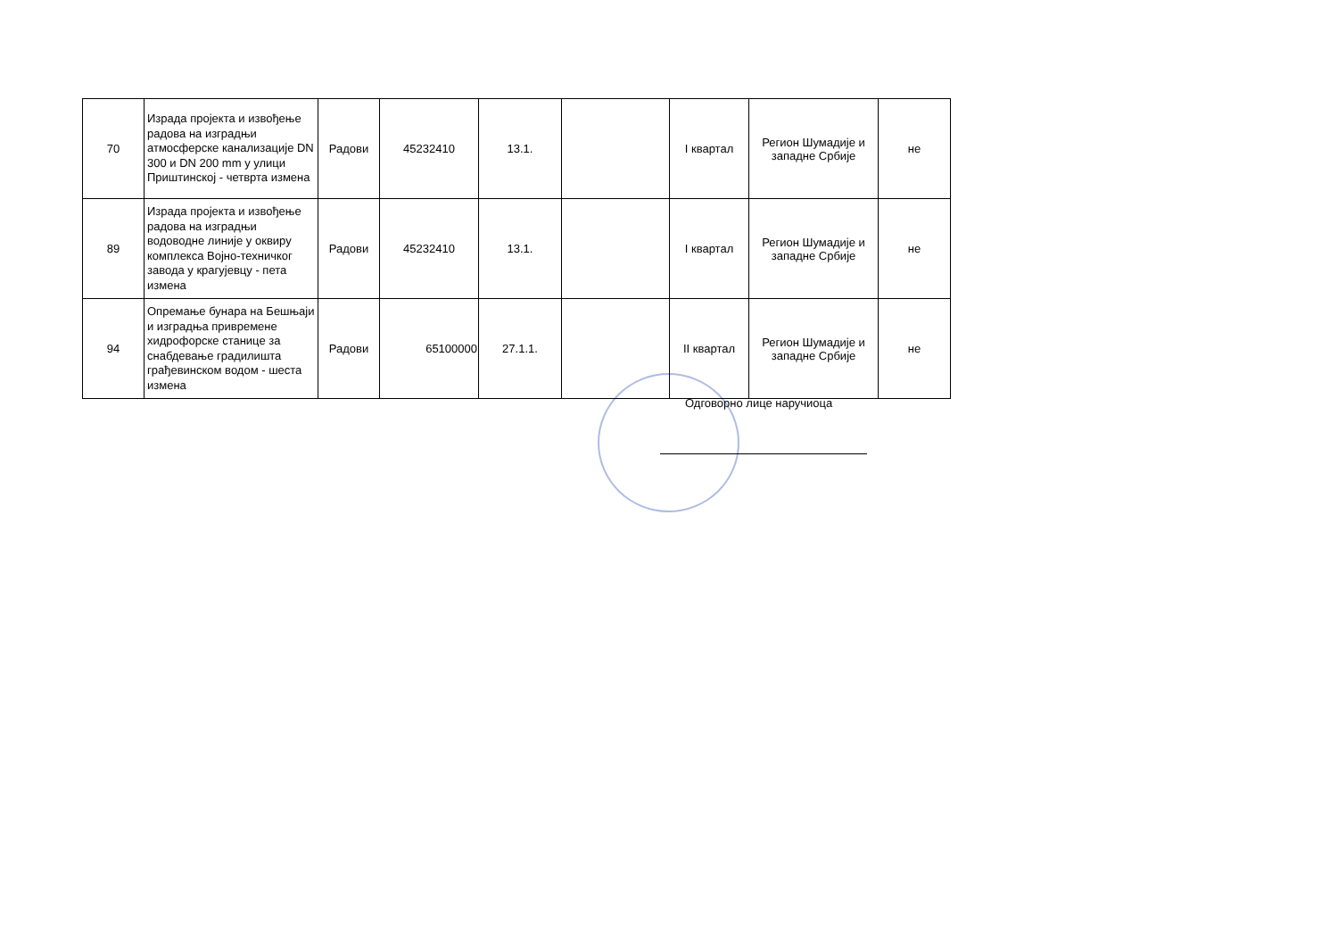| 70 | Израда пројекта и извођење радова на изградњи атмосферске канализације DN 300 и DN 200 mm у улици Приштинској - четврта измена | Радови | 45232410 | 13.1. | | I квартал | Регион Шумадије и западне Србије | не |
| 89 | Израда пројекта и извођење радова на изградњи водоводне линије у оквиру комплекса Војно-техничког завода у крагујевцу - пета измена | Радови | 45232410 | 13.1. | | I квартал | Регион Шумадије и западне Србије | не |
| 94 | Опремање бунара на Бешњаји и изградња привремене хидрофорске станице за снабдевање градилишта грађевинском водом - шеста измена | Радови | 65100000 | 27.1.1. | | II квартал | Регион Шумадије и западне Србије | не |
Одговорно лице наручиоца